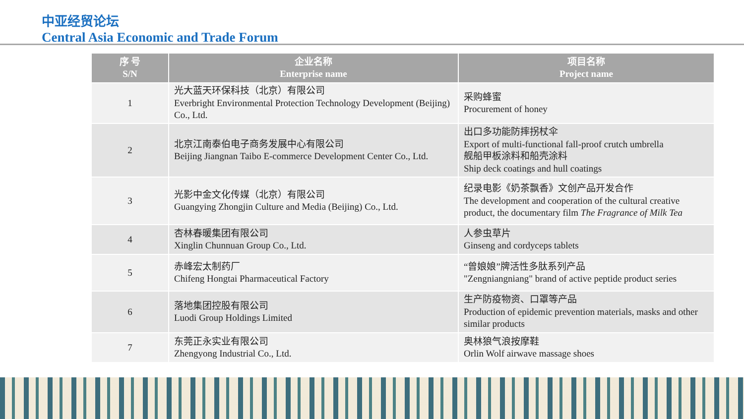中亚经贸论坛
Central Asia Economic and Trade Forum
| 序 号 S/N | 企业名称 Enterprise name | 项目名称 Project name |
| --- | --- | --- |
| 1 | 光大蓝天环保科技（北京）有限公司 Everbright Environmental Protection Technology Development (Beijing) Co., Ltd. | 采购蜂蜜 Procurement of honey |
| 2 | 北京江南泰伯电子商务发展中心有限公司 Beijing Jiangnan Taibo E-commerce Development Center Co., Ltd. | 出口多功能防摔拐杖伞 Export of multi-functional fall-proof crutch umbrella 舰船甲板涂料和船壳涂料 Ship deck coatings and hull coatings |
| 3 | 光影中金文化传媒（北京）有限公司 Guangying Zhongjin Culture and Media (Beijing) Co., Ltd. | 纪录电影《奶茶飘香》文创产品开发合作 The development and cooperation of the cultural creative product, the documentary film The Fragrance of Milk Tea |
| 4 | 杏林春暖集团有限公司 Xinglin Chunnuan Group Co., Ltd. | 人参虫草片 Ginseng and cordyceps tablets |
| 5 | 赤峰宏太制药厂 Chifeng Hongtai Pharmaceutical Factory | “曾娘娘”牌活性多肽系列产品 "Zengniangniang" brand of active peptide product series |
| 6 | 落地集团控股有限公司 Luodi Group Holdings Limited | 生产防疫物资、口罩等产品 Production of epidemic prevention materials, masks and other similar products |
| 7 | 东莞正永实业有限公司 Zhengyong Industrial Co., Ltd. | 奥林狼气浪按摩鞋 Orlin Wolf airwave massage shoes |